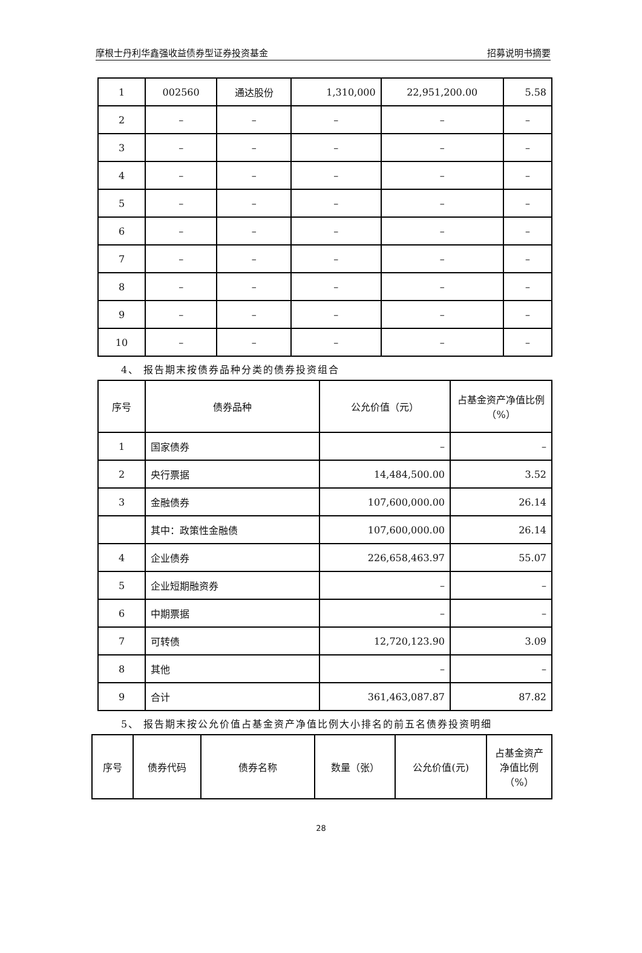摩根士丹利华鑫强收益债券型证券投资基金 招募说明书摘要
| 1 | 002560 | 通达股份 | 1,310,000 | 22,951,200.00 | 5.58 |
| 2 | – | – | – | – | – |
| 3 | – | – | – | – | – |
| 4 | – | – | – | – | – |
| 5 | – | – | – | – | – |
| 6 | – | – | – | – | – |
| 7 | – | – | – | – | – |
| 8 | – | – | – | – | – |
| 9 | – | – | – | – | – |
| 10 | – | – | – | – | – |
4、 报告期末按债券品种分类的债券投资组合
| 序号 | 债券品种 | 公允价值（元） | 占基金资产净值比例（%） |
| --- | --- | --- | --- |
| 1 | 国家债券 | – | – |
| 2 | 央行票据 | 14,484,500.00 | 3.52 |
| 3 | 金融债券 | 107,600,000.00 | 26.14 |
| | 其中：政策性金融债 | 107,600,000.00 | 26.14 |
| 4 | 企业债券 | 226,658,463.97 | 55.07 |
| 5 | 企业短期融资券 | – | – |
| 6 | 中期票据 | – | – |
| 7 | 可转债 | 12,720,123.90 | 3.09 |
| 8 | 其他 | – | – |
| 9 | 合计 | 361,463,087.87 | 87.82 |
5、 报告期末按公允价值占基金资产净值比例大小排名的前五名债券投资明细
| 序号 | 债券代码 | 债券名称 | 数量（张） | 公允价值(元) | 占基金资产净值比例（%） |
| --- | --- | --- | --- | --- | --- |
28